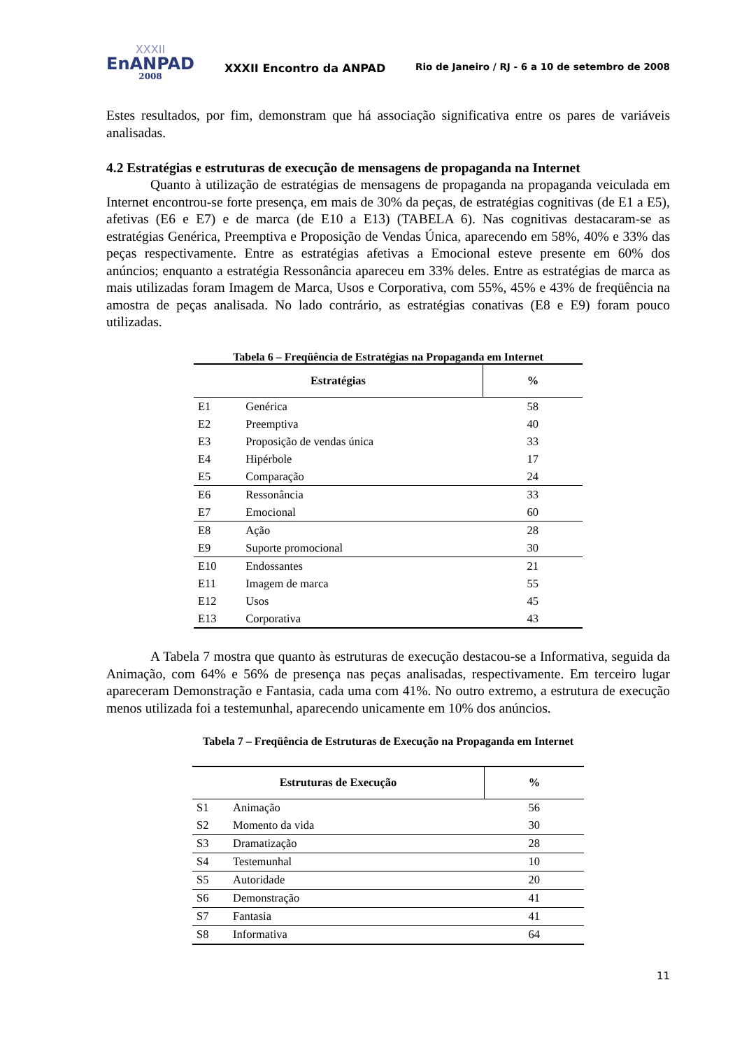XXXII
EnANPAD
2008
XXXII Encontro da ANPAD
Rio de Janeiro / RJ - 6 a 10 de setembro de 2008
Estes resultados, por fim, demonstram que há associação significativa entre os pares de variáveis analisadas.
4.2 Estratégias e estruturas de execução de mensagens de propaganda na Internet
Quanto à utilização de estratégias de mensagens de propaganda na propaganda veiculada em Internet encontrou-se forte presença, em mais de 30% da peças, de estratégias cognitivas (de E1 a E5), afetivas (E6 e E7) e de marca (de E10 a E13) (TABELA 6). Nas cognitivas destacaram-se as estratégias Genérica, Preemptiva e Proposição de Vendas Única, aparecendo em 58%, 40% e 33% das peças respectivamente. Entre as estratégias afetivas a Emocional esteve presente em 60% dos anúncios; enquanto a estratégia Ressonância apareceu em 33% deles. Entre as estratégias de marca as mais utilizadas foram Imagem de Marca, Usos e Corporativa, com 55%, 45% e 43% de freqüência na amostra de peças analisada. No lado contrário, as estratégias conativas (E8 e E9) foram pouco utilizadas.
Tabela 6 – Freqüência de Estratégias na Propaganda em Internet
| Estratégias | | % |
| --- | --- | --- |
| E1 | Genérica | 58 |
| E2 | Preemptiva | 40 |
| E3 | Proposição de vendas única | 33 |
| E4 | Hipérbole | 17 |
| E5 | Comparação | 24 |
| E6 | Ressonância | 33 |
| E7 | Emocional | 60 |
| E8 | Ação | 28 |
| E9 | Suporte promocional | 30 |
| E10 | Endossantes | 21 |
| E11 | Imagem de marca | 55 |
| E12 | Usos | 45 |
| E13 | Corporativa | 43 |
A Tabela 7 mostra que quanto às estruturas de execução destacou-se a Informativa, seguida da Animação, com 64% e 56% de presença nas peças analisadas, respectivamente. Em terceiro lugar apareceram Demonstração e Fantasia, cada uma com 41%. No outro extremo, a estrutura de execução menos utilizada foi a testemunhal, aparecendo unicamente em 10% dos anúncios.
Tabela 7 – Freqüência de Estruturas de Execução na Propaganda em Internet
| Estruturas de Execução | | % |
| --- | --- | --- |
| S1 | Animação | 56 |
| S2 | Momento da vida | 30 |
| S3 | Dramatização | 28 |
| S4 | Testemunhal | 10 |
| S5 | Autoridade | 20 |
| S6 | Demonstração | 41 |
| S7 | Fantasia | 41 |
| S8 | Informativa | 64 |
11